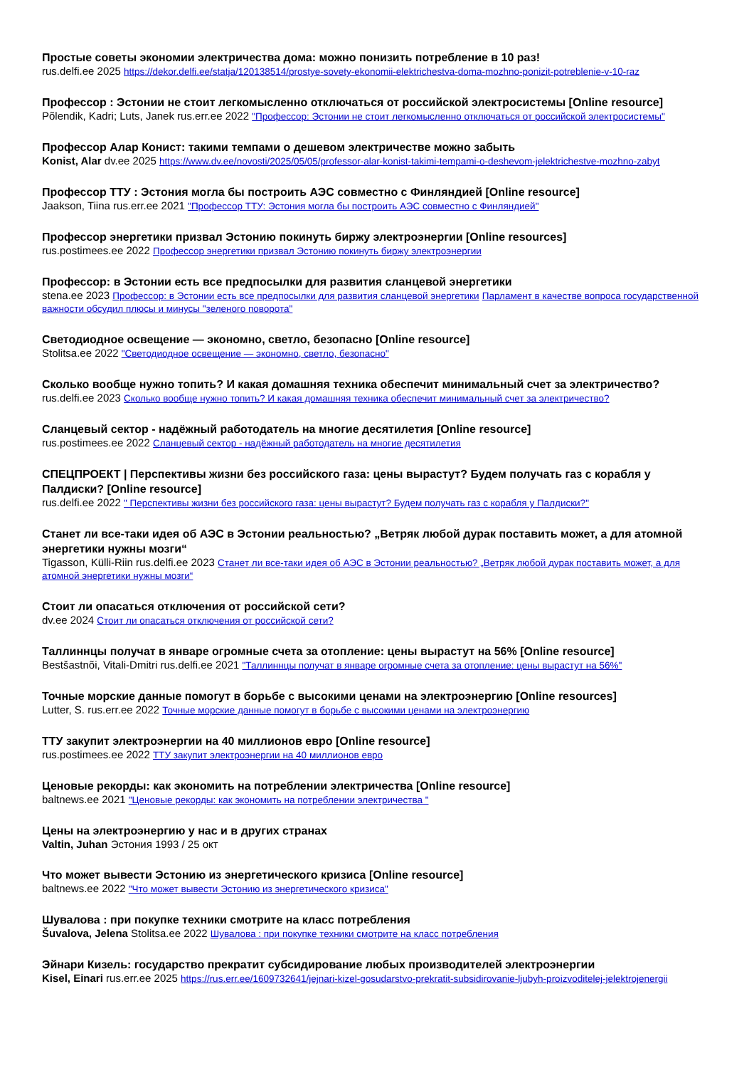Простые советы экономии электричества дома: можно понизить потребление в 10 раз!
rus.delfi.ee 2025 https://dekor.delfi.ee/statja/120138514/prostye-sovety-ekonomii-elektrichestva-doma-mozhno-ponizit-potreblenie-v-10-raz
Профессор : Эстонии не стоит легкомысленно отключаться от российской электросистемы [Online resource]
Põlendik, Kadri; Luts, Janek rus.err.ee 2022 "Профессор: Эстонии не стоит легкомысленно отключаться от российской электросистемы"
Профессор Алар Конист: такими темпами о дешевом электричестве можно забыть
Konist, Alar dv.ee 2025 https://www.dv.ee/novosti/2025/05/05/professor-alar-konist-takimi-tempami-o-deshevom-jelektrichestve-mozhno-zabyt
Профессор ТТУ : Эстония могла бы построить АЭС совместно с Финляндией [Online resource]
Jaakson, Tiina rus.err.ee 2021 "Профессор ТТУ: Эстония могла бы построить АЭС совместно с Финляндией"
Профессор энергетики призвал Эстонию покинуть биржу электроэнергии [Online resources]
rus.postimees.ee 2022 Профессор энергетики призвал Эстонию покинуть биржу электроэнергии
Профессор: в Эстонии есть все предпосылки для развития сланцевой энергетики
stena.ee 2023 Профессор: в Эстонии есть все предпосылки для развития сланцевой энергетики Парламент в качестве вопроса государственной важности обсудил плюсы и минусы "зеленого поворота"
Светодиодное освещение — экономно, светло, безопасно [Online resource]
Stolitsa.ee 2022 "Светодиодное освещение — экономно, светло, безопасно"
Сколько вообще нужно топить? И какая домашняя техника обеспечит минимальный счет за электричество?
rus.delfi.ee 2023 Сколько вообще нужно топить? И какая домашняя техника обеспечит минимальный счет за электричество?
Сланцевый сектор - надёжный работодатель на многие десятилетия [Online resource]
rus.postimees.ee 2022 Сланцевый сектор - надёжный работодатель на многие десятилетия
СПЕЦПРОЕКТ | Перспективы жизни без российского газа: цены вырастут? Будем получать газ с корабля у Палдиски? [Online resource]
rus.delfi.ee 2022 " Перспективы жизни без российского газа: цены вырастут? Будем получать газ с корабля у Палдиски?"
Станет ли все-таки идея об АЭС в Эстонии реальностью? „Ветряк любой дурак поставить может, а для атомной энергетики нужны мозги“
Tigasson, Külli-Riin rus.delfi.ee 2023 Станет ли все-таки идея об АЭС в Эстонии реальностью? „Ветряк любой дурак поставить может, а для атомной энергетики нужны мозги“
Стоит ли опасаться отключения от российской сети?
dv.ee 2024 Стоит ли опасаться отключения от российской сети?
Таллиннцы получат в январе огромные счета за отопление: цены вырастут на 56% [Online resource]
Bestšastnõi, Vitali-Dmitri rus.delfi.ee 2021 "Таллиннцы получат в январе огромные счета за отопление: цены вырастут на 56%"
Точные морские данные помогут в борьбе с высокими ценами на электроэнергию [Online resources]
Lutter, S. rus.err.ee 2022 Точные морские данные помогут в борьбе с высокими ценами на электроэнергию
ТТУ закупит электроэнергии на 40 миллионов евро [Online resource]
rus.postimees.ee 2022 ТТУ закупит электроэнергии на 40 миллионов евро
Ценовые рекорды: как экономить на потреблении электричества [Online resource]
baltnews.ee 2021 "Ценовые рекорды: как экономить на потреблении электричества "
Цены на электроэнергию у нас и в других странах
Valtin, Juhan Эстония 1993 / 25 окт
Что может вывести Эстонию из энергетического кризиса [Online resource]
baltnews.ee 2022 "Что может вывести Эстонию из энергетического кризиса"
Шувалова : при покупке техники смотрите на класс потребления
Šuvalova, Jelena Stolitsa.ee 2022 Шувалова : при покупке техники смотрите на класс потребления
Эйнари Кизель: государство прекратит субсидирование любых производителей электроэнергии
Kisel, Einari rus.err.ee 2025 https://rus.err.ee/1609732641/jejnari-kizel-gosudarstvo-prekratit-subsidirovanie-ljubyh-proizvoditelej-jelektrojenergii